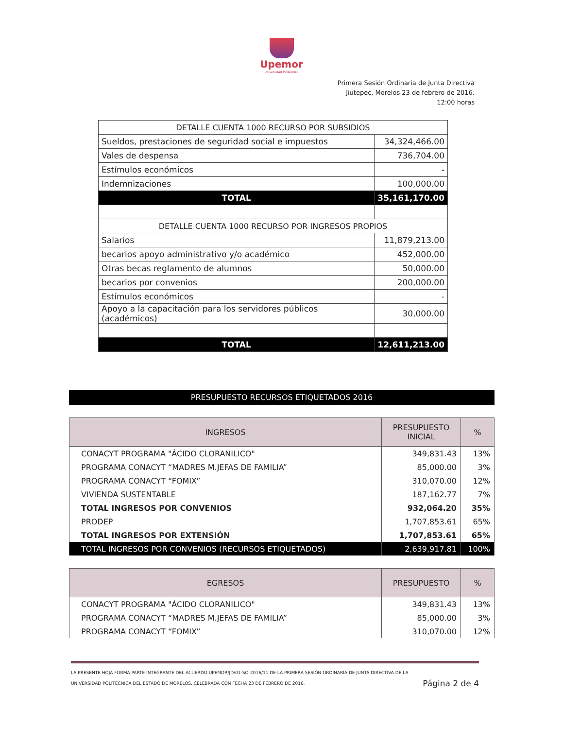Upemor
Universidad Politécnica
Primera Sesión Ordinaria de Junta Directiva
Jiutepec, Morelos 23 de febrero de 2016.
12:00 horas
| DETALLE CUENTA 1000 RECURSO POR SUBSIDIOS | |
| --- | --- |
| Sueldos, prestaciones de seguridad social e impuestos | 34,324,466.00 |
| Vales de despensa | 736,704.00 |
| Estímulos económicos | - |
| Indemnizaciones | 100,000.00 |
| TOTAL | 35,161,170.00 |
| DETALLE CUENTA 1000 RECURSO POR INGRESOS PROPIOS | |
| Salarios | 11,879,213.00 |
| becarios apoyo administrativo y/o académico | 452,000.00 |
| Otras becas reglamento de alumnos | 50,000.00 |
| becarios por convenios | 200,000.00 |
| Estímulos económicos | - |
| Apoyo a la capacitación para los servidores públicos (académicos) | 30,000.00 |
| TOTAL | 12,611,213.00 |
PRESUPUESTO RECURSOS ETIQUETADOS 2016
| INGRESOS | PRESUPUESTO INICIAL | % |
| --- | --- | --- |
| CONACYT PROGRAMA "ÁCIDO CLORANILICO" | 349,831.43 | 13% |
| PROGRAMA CONACYT “MADRES M.JEFAS DE FAMILIA” | 85,000.00 | 3% |
| PROGRAMA CONACYT “FOMIX” | 310,070.00 | 12% |
| VIVIENDA SUSTENTABLE | 187,162.77 | 7% |
| TOTAL INGRESOS POR CONVENIOS | 932,064.20 | 35% |
| PRODEP | 1,707,853.61 | 65% |
| TOTAL INGRESOS POR EXTENSIÓN | 1,707,853.61 | 65% |
| TOTAL INGRESOS POR CONVENIOS (RECURSOS ETIQUETADOS) | 2,639,917.81 | 100% |
| EGRESOS | PRESUPUESTO | % |
| --- | --- | --- |
| CONACYT PROGRAMA "ÁCIDO CLORANILICO" | 349,831.43 | 13% |
| PROGRAMA CONACYT “MADRES M.JEFAS DE FAMILIA” | 85,000.00 | 3% |
| PROGRAMA CONACYT “FOMIX” | 310,070.00 | 12% |
LA PRESENTE HOJA FORMA PARTE INTEGRANTE DEL ACUERDO UPEMOR/JD/01-SO-2016/11 DE LA PRIMERA SESIÓN ORDINARIA DE JUNTA DIRECTIVA DE LA
UNIVERSIDAD POLITÉCNICA DEL ESTADO DE MORELOS, CELEBRADA CON FECHA 23 DE FEBRERO DE 2016. Página 2 de 4